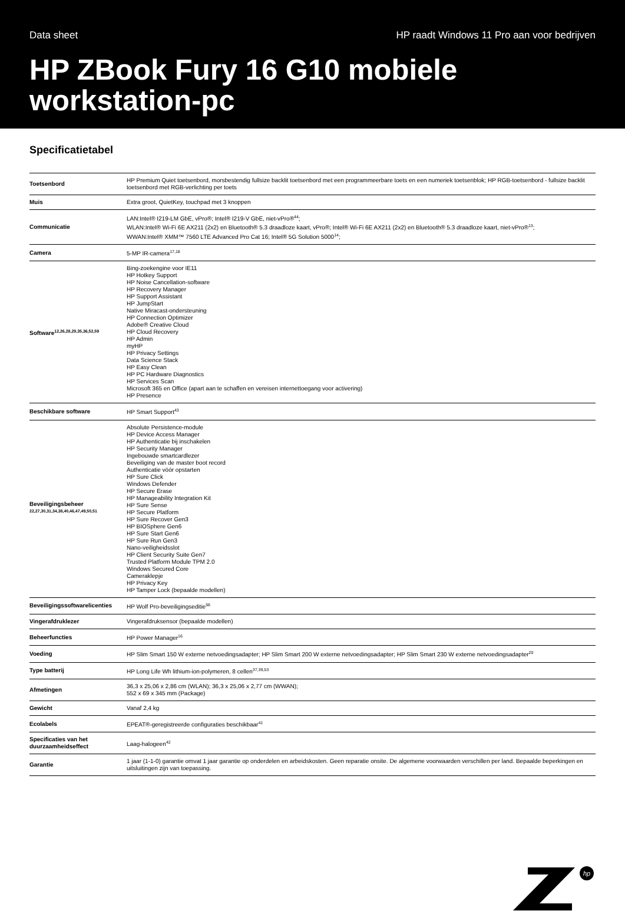Data sheet HP raadt Windows 11 Pro aan voor bedrijven
HP ZBook Fury 16 G10 mobiele workstation-pc
Specificatietabel
| Toetsenbord | HP Premium Quiet toetsenbord, morsbestendig fullsize backlit toetsenbord met een programmeerbare toets en een numeriek toetsenblok; HP RGB-toetsenbord - fullsize backlit toetsenbord met RGB-verlichting per toets |
| Muis | Extra groot, QuietKey, touchpad met 3 knoppen |
| Communicatie | LAN:Intel® I219-LM GbE, vPro®; Intel® I219-V GbE, niet-vPro®<sup>44</sup>; WLAN:Intel® Wi-Fi 6E AX211 (2x2) en Bluetooth® 5.3 draadloze kaart, vPro®; Intel® Wi-Fi 6E AX211 (2x2) en Bluetooth® 5.3 draadloze kaart, niet-vPro®<sup>13</sup>; WWAN:Intel® XMM™ 7560 LTE Advanced Pro Cat 16; Intel® 5G Solution 5000<sup>14</sup>; |
| Camera | 5-MP IR-camera<sup>17,18</sup> |
| Software<sup>12,26,28,29,35,36,52,59</sup> | Bing-zoekengine voor IE11 HP Hotkey Support HP Noise Cancellation-software HP Recovery Manager HP Support Assistant HP JumpStart Native Miracast-ondersteuning HP Connection Optimizer Adobe® Creative Cloud HP Cloud Recovery HP Admin myHP HP Privacy Settings Data Science Stack HP Easy Clean HP PC Hardware Diagnostics HP Services Scan Microsoft 365 en Office (apart aan te schaffen en vereisen internettoegang voor activering) HP Presence |
| Beschikbare software | HP Smart Support<sup>43</sup> |
| Beveiligingsbeheer <sup>22,27,30,31,34,38,40,46,47,49,50,51</sup> | Absolute Persistence-module HP Device Access Manager HP Authenticatie bij inschakelen HP Security Manager Ingebouwde smartcardlezer Beveiliging van de master boot record Authenticatie vóór opstarten HP Sure Click Windows Defender HP Secure Erase HP Manageability Integration Kit HP Sure Sense HP Secure Platform HP Sure Recover Gen3 HP BIOSphere Gen6 HP Sure Start Gen6 HP Sure Run Gen3 Nano-veiligheidsslot HP Client Security Suite Gen7 Trusted Platform Module TPM 2.0 Windows Secured Core Cameraklepje HP Privacy Key HP Tamper Lock (bepaalde modellen) |
| Beveiligingssoftwarelicenties | HP Wolf Pro-beveiligingseditie<sup>56</sup> |
| Vingerafdruklezer | Vingerafdruksensor (bepaalde modellen) |
| Beheerfuncties | HP Power Manager<sup>16</sup> |
| Voeding | HP Slim Smart 150 W externe netvoedingsadapter; HP Slim Smart 200 W externe netvoedingsadapter; HP Slim Smart 230 W externe netvoedingsadapter<sup>20</sup> |
| Type batterij | HP Long Life Wh lithium-ion-polymeren, 8 cellen<sup>37,39,53</sup> |
| Afmetingen | 36,3 x 25,06 x 2,86 cm (WLAN); 36,3 x 25,06 x 2,77 cm (WWAN); 552 x 69 x 345 mm (Package) |
| Gewicht | Vanaf 2,4 kg |
| Ecolabels | EPEAT®-geregistreerde configuraties beschikbaar<sup>41</sup> |
| Specificaties van het duurzaamheidseffect | Laag-halogeen<sup>42</sup> |
| Garantie | 1 jaar (1-1-0) garantie omvat 1 jaar garantie op onderdelen en arbeidskosten. Geen reparatie onsite. De algemene voorwaarden verschillen per land. Bepaalde beperkingen en uitsluitingen zijn van toepassing. |
hp